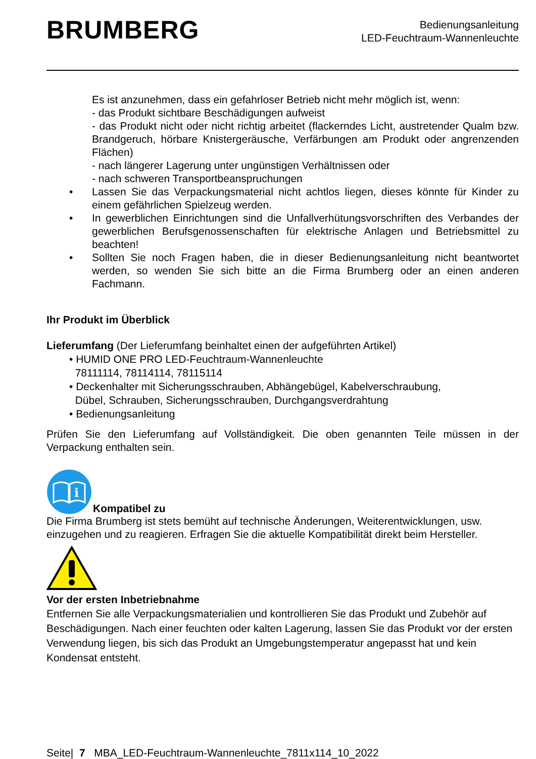BRUMBERG
Bedienungsanleitung
LED-Feuchtraum-Wannenleuchte
Es ist anzunehmen, dass ein gefahrloser Betrieb nicht mehr möglich ist, wenn:
- das Produkt sichtbare Beschädigungen aufweist
- das Produkt nicht oder nicht richtig arbeitet (flackerndes Licht, austretender Qualm bzw. Brandgeruch, hörbare Knistergeräusche, Verfärbungen am Produkt oder angrenzenden Flächen)
- nach längerer Lagerung unter ungünstigen Verhältnissen oder
- nach schweren Transportbeanspruchungen
• Lassen Sie das Verpackungsmaterial nicht achtlos liegen, dieses könnte für Kinder zu einem gefährlichen Spielzeug werden.
• In gewerblichen Einrichtungen sind die Unfallverhütungsvorschriften des Verbandes der gewerblichen Berufsgenossenschaften für elektrische Anlagen und Betriebsmittel zu beachten!
• Sollten Sie noch Fragen haben, die in dieser Bedienungsanleitung nicht beantwortet werden, so wenden Sie sich bitte an die Firma Brumberg oder an einen anderen Fachmann.
Ihr Produkt im Überblick
Lieferumfang (Der Lieferumfang beinhaltet einen der aufgeführten Artikel)
• HUMID ONE PRO LED-Feuchtraum-Wannenleuchte
78111114, 78114114, 78115114
• Deckenhalter mit Sicherungsschrauben, Abhängebügel, Kabelverschraubung,
Dübel, Schrauben, Sicherungsschrauben, Durchgangsverdrahtung
• Bedienungsanleitung
Prüfen Sie den Lieferumfang auf Vollständigkeit. Die oben genannten Teile müssen in der Verpackung enthalten sein.
i
Kompatibel zu
Die Firma Brumberg ist stets bemüht auf technische Änderungen, Weiterentwicklungen, usw. einzugehen und zu reagieren. Erfragen Sie die aktuelle Kompatibilität direkt beim Hersteller.
Vor der ersten Inbetriebnahme
Entfernen Sie alle Verpackungsmaterialien und kontrollieren Sie das Produkt und Zubehör auf Beschädigungen. Nach einer feuchten oder kalten Lagerung, lassen Sie das Produkt vor der ersten Verwendung liegen, bis sich das Produkt an Umgebungstemperatur angepasst hat und kein Kondensat entsteht.
Seite| 7 MBA_LED-Feuchtraum-Wannenleuchte_7811x114_10_2022